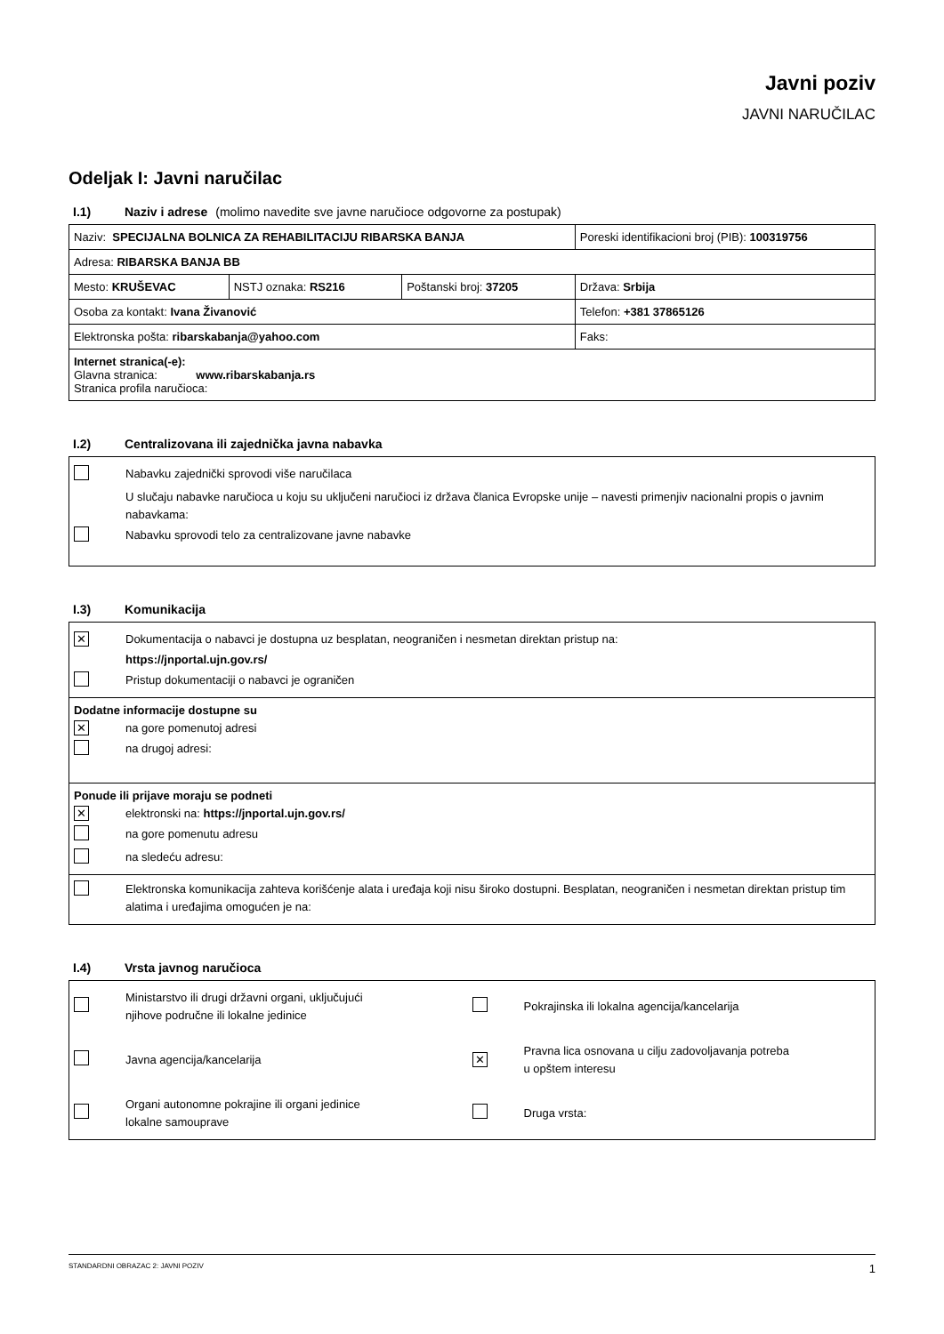Javni poziv
JAVNI NARUČILAC
Odeljak I: Javni naručilac
I.1) Naziv i adrese (molimo navedite sve javne naručioce odgovorne za postupak)
| Naziv: SPECIJALNA BOLNICA ZA REHABILITACIJU RIBARSKA BANJA | | | Poreski identifikacioni broj (PIB): 100319756 |
| Adresa: RIBARSKA BANJA BB | | | |
| Mesto: KRUŠEVAC | NSTJ oznaka: RS216 | Poštanski broj: 37205 | Država: Srbija |
| Osoba za kontakt: Ivana Živanović | | | Telefon: +381 37865126 |
| Elektronska pošta: ribarskabanja@yahoo.com | | | Faks: |
| Internet stranica(-e): Glavna stranica: www.ribarskabanja.rs Stranica profila naručioca: | | | |
I.2) Centralizovana ili zajednička javna nabavka
Nabavku zajednički sprovodi više naručilaca
U slučaju nabavke naručioca u koju su uključeni naručioci iz država članica Evropske unije – navesti primenjiv nacionalni propis o javnim nabavkama:
Nabavku sprovodi telo za centralizovane javne nabavke
I.3) Komunikacija
✕ Dokumentacija o nabavci je dostupna uz besplatan, neograničen i nesmetan direktan pristup na:
https://jnportal.ujn.gov.rs/
Pristup dokumentaciji o nabavci je ograničen
Dodatne informacije dostupne su
✕ na gore pomenutoj adresi
na drugoj adresi:
Ponude ili prijave moraju se podneti
✕ elektronski na: https://jnportal.ujn.gov.rs/
na gore pomenutu adresu
na sledeću adresu:
Elektronska komunikacija zahteva korišćenje alata i uređaja koji nisu široko dostupni. Besplatan, neograničen i nesmetan direktan pristup tim alatima i uređajima omogućen je na:
I.4) Vrsta javnog naručioca
Ministarstvo ili drugi državni organi, uključujući
njihove područne ili lokalne jedinice
Pokrajinska ili lokalna agencija/kancelarija
Javna agencija/kancelarija
✕ Pravna lica osnovana u cilju zadovoljavanja potreba
u opštem interesu
Organi autonomne pokrajine ili organi jedinice
lokalne samouprave
Druga vrsta:
STANDARDNI OBRAZAC 2: JAVNI POZIV 1